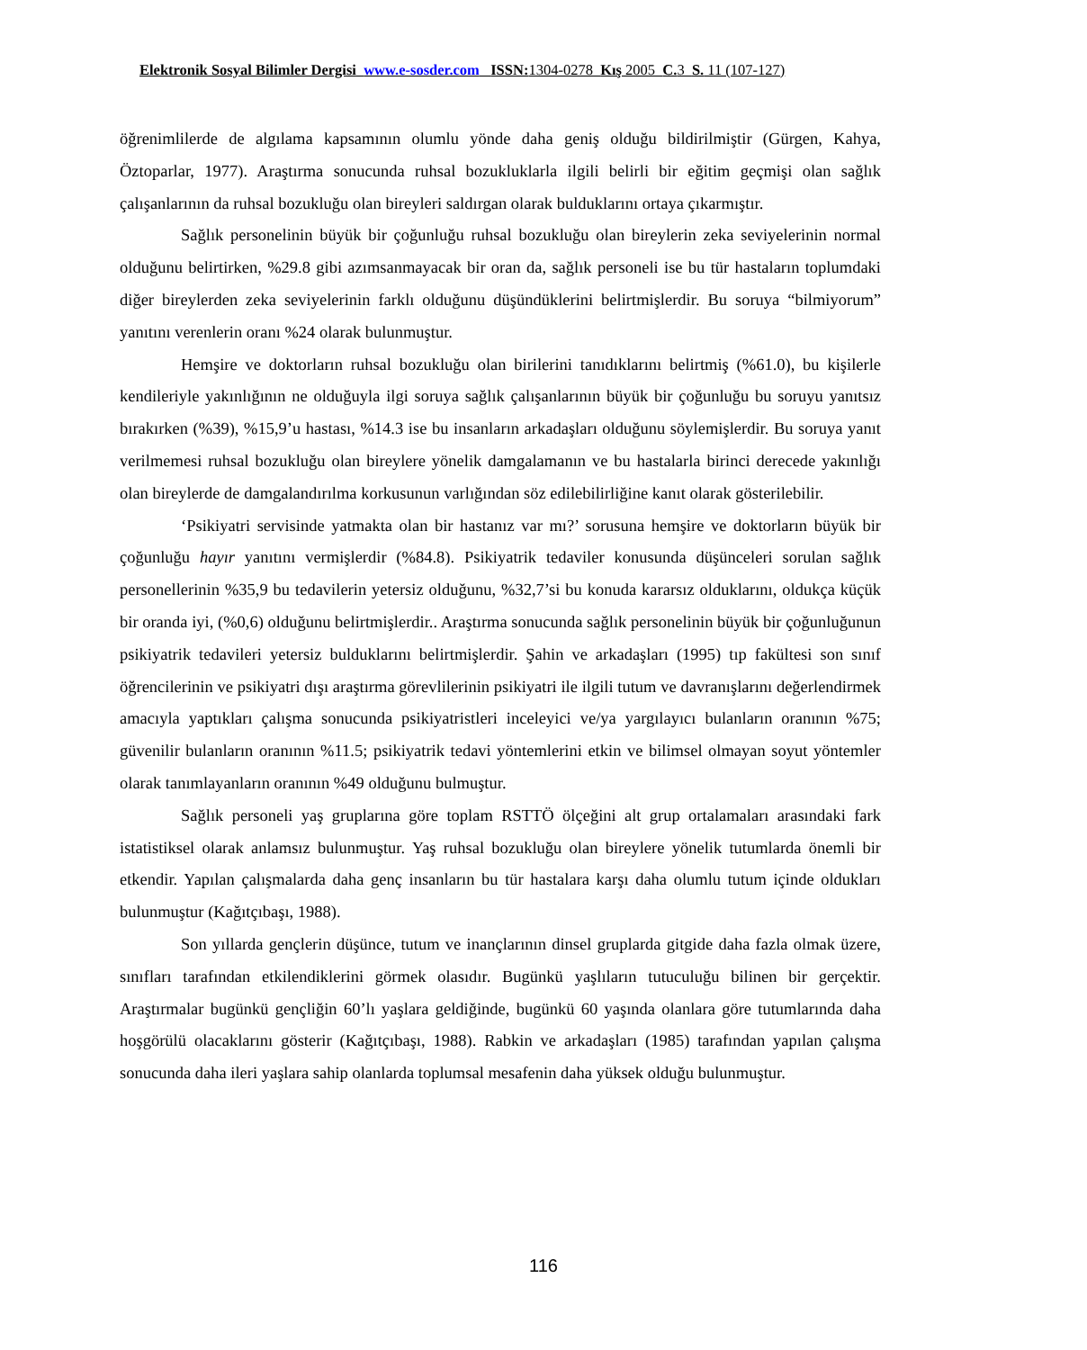Elektronik Sosyal Bilimler Dergisi www.e-sosder.com ISSN: 1304-0278 Kış 2005 C. 3 S. 11 (107-127)
öğrenimlilerde de algılama kapsamının olumlu yönde daha geniş olduğu bildirilmiştir (Gürgen, Kahya, Öztoparlar, 1977). Araştırma sonucunda ruhsal bozukluklarla ilgili belirli bir eğitim geçmişi olan sağlık çalışanlarının da ruhsal bozukluğu olan bireyleri saldırgan olarak bulduklarını ortaya çıkarmıştır.
Sağlık personelinin büyük bir çoğunluğu ruhsal bozukluğu olan bireylerin zeka seviyelerinin normal olduğunu belirtirken, %29.8 gibi azımsanmayacak bir oran da, sağlık personeli ise bu tür hastaların toplumdaki diğer bireylerden zeka seviyelerinin farklı olduğunu düşündüklerini belirtmişlerdir. Bu soruya “bilmiyorum” yanıtını verenlerin oranı %24 olarak bulunmuştur.
Hemşire ve doktorların ruhsal bozukluğu olan birilerini tanıdıklarını belirtmiş (%61.0), bu kişilerle kendileriyle yakınlığının ne olduğuyla ilgi soruya sağlık çalışanlarının büyük bir çoğunluğu bu soruyu yanıtsız bırakırken (%39), %15,9’u hastası, %14.3 ise bu insanların arkadaşları olduğunu söylemişlerdir. Bu soruya yanıt verilmemesi ruhsal bozukluğu olan bireylere yönelik damgalamanın ve bu hastalarla birinci derecede yakınlığı olan bireylerde de damgalandırılma korkusunun varlığından söz edilebilirliğine kanıt olarak gösterilebilir.
‘Psikiyatri servisinde yatmakta olan bir hastanız var mı?’ sorusuna hemşire ve doktorların büyük bir çoğunluğu hayır yanıtını vermişlerdir (%84.8). Psikiyatrik tedaviler konusunda düşünceleri sorulan sağlık personellerinin %35,9 bu tedavilerin yetersiz olduğunu, %32,7’si bu konuda kararsız olduklarını, oldukça küçük bir oranda iyi, (%0,6) olduğunu belirtmişlerdir.. Araştırma sonucunda sağlık personelinin büyük bir çoğunluğunun psikiyatrik tedavileri yetersiz bulduklarını belirtmişlerdir. Şahin ve arkadaşları (1995) tıp fakültesi son sınıf öğrencilerinin ve psikiyatri dışı araştırma görevlilerinin psikiyatri ile ilgili tutum ve davranışlarını değerlendirmek amacıyla yaptıkları çalışma sonucunda psikiyatristleri inceleyici ve/ya yargılayıcı bulanların oranının %75; güvenilir bulanların oranının %11.5; psikiyatrik tedavi yöntemlerini etkin ve bilimsel olmayan soyut yöntemler olarak tanımlayanların oranının %49 olduğunu bulmuştur.
Sağlık personeli yaş gruplarına göre toplam RSTTÖ ölçeğini alt grup ortalamaları arasındaki fark istatistiksel olarak anlamsız bulunmuştur. Yaş ruhsal bozukluğu olan bireylere yönelik tutumlarda önemli bir etkendir. Yapılan çalışmalarda daha genç insanların bu tür hastalara karşı daha olumlu tutum içinde oldukları bulunmuştur (Kağıtçıbaşı, 1988).
Son yıllarda gençlerin düşünce, tutum ve inançlarının dinsel gruplarda gitgide daha fazla olmak üzere, sınıfları tarafından etkilendiklerini görmek olasıdır. Bugünkü yaşlıların tutuculuğu bilinen bir gerçektir. Araştırmalar bugünkü gençliğin 60’lı yaşlara geldiğinde, bugünkü 60 yaşında olanlara göre tutumlarında daha hoşgörülü olacaklarını gösterir (Kağıtçıbaşı, 1988). Rabkin ve arkadaşları (1985) tarafından yapılan çalışma sonucunda daha ileri yaşlara sahip olanlarda toplumsal mesafenin daha yüksek olduğu bulunmuştur.
116